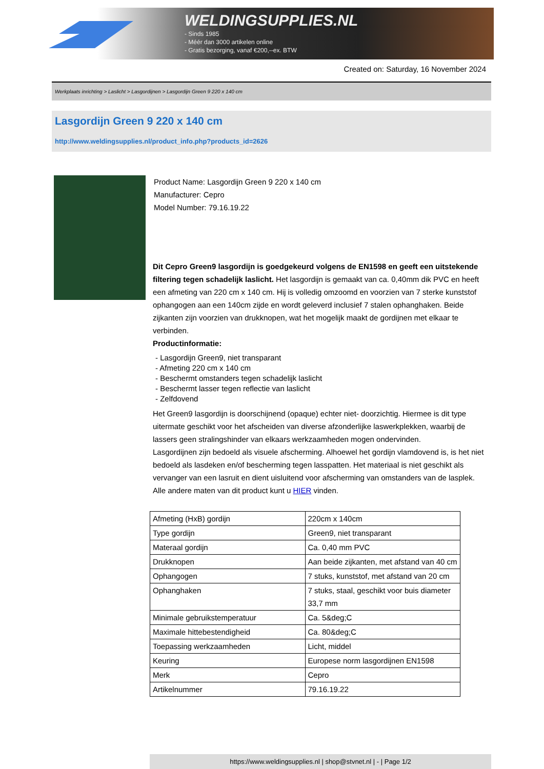WELDINGSUPPLIES.NL
- Sinds 1985
- Méér dan 3000 artikelen online
- Gratis bezorging, vanaf €200,--ex. BTW
Created on: Saturday, 16 November 2024
Werkplaats inrichting > Laslicht > Lasgordijnen > Lasgordijn Green 9 220 x 140 cm
Lasgordijn Green 9 220 x 140 cm
http://www.weldingsupplies.nl/product_info.php?products_id=2626
Product Name: Lasgordijn Green 9 220 x 140 cm
Manufacturer: Cepro
Model Number: 79.16.19.22
Dit Cepro Green9 lasgordijn is goedgekeurd volgens de EN1598 en geeft een uitstekende filtering tegen schadelijk laslicht. Het lasgordijn is gemaakt van ca. 0,40mm dik PVC en heeft een afmeting van 220 cm x 140 cm. Hij is volledig omzoomd en voorzien van 7 sterke kunststof ophangogen aan een 140cm zijde en wordt geleverd inclusief 7 stalen ophanghaken. Beide zijkanten zijn voorzien van drukknopen, wat het mogelijk maakt de gordijnen met elkaar te verbinden.
Productinformatie:
- Lasgordijn Green9, niet transparant
- Afmeting 220 cm x 140 cm
- Beschermt omstanders tegen schadelijk laslicht
- Beschermt lasser tegen reflectie van laslicht
- Zelfdovend
Het Green9 lasgordijn is doorschijnend (opaque) echter niet- doorzichtig. Hiermee is dit type uitermate geschikt voor het afscheiden van diverse afzonderlijke laswerkplekken, waarbij de lassers geen stralingshinder van elkaars werkzaamheden mogen ondervinden.
Lasgordijnen zijn bedoeld als visuele afscherming. Alhoewel het gordijn vlamdovend is, is het niet bedoeld als lasdeken en/of bescherming tegen lasspatten. Het materiaal is niet geschikt als vervanger van een lasruit en dient uisluitend voor afscherming van omstanders van de lasplek.
Alle andere maten van dit product kunt u HIER vinden.
| Afmeting (HxB) gordijn | 220cm x 140cm |
| Type gordijn | Green9, niet transparant |
| Materaal gordijn | Ca. 0,40 mm PVC |
| Drukknopen | Aan beide zijkanten, met afstand van 40 cm |
| Ophangogen | 7 stuks, kunststof, met afstand van 20 cm |
| Ophanghaken | 7 stuks, staal, geschikt voor buis diameter 33,7 mm |
| Minimale gebruikstemperatuur | Ca. 5&deg;C |
| Maximale hittebestendigheid | Ca. 80&deg;C |
| Toepassing werkzaamheden | Licht, middel |
| Keuring | Europese norm lasgordijnen EN1598 |
| Merk | Cepro |
| Artikelnummer | 79.16.19.22 |
https://www.weldingsupplies.nl | shop@stvnet.nl | - | Page 1/2